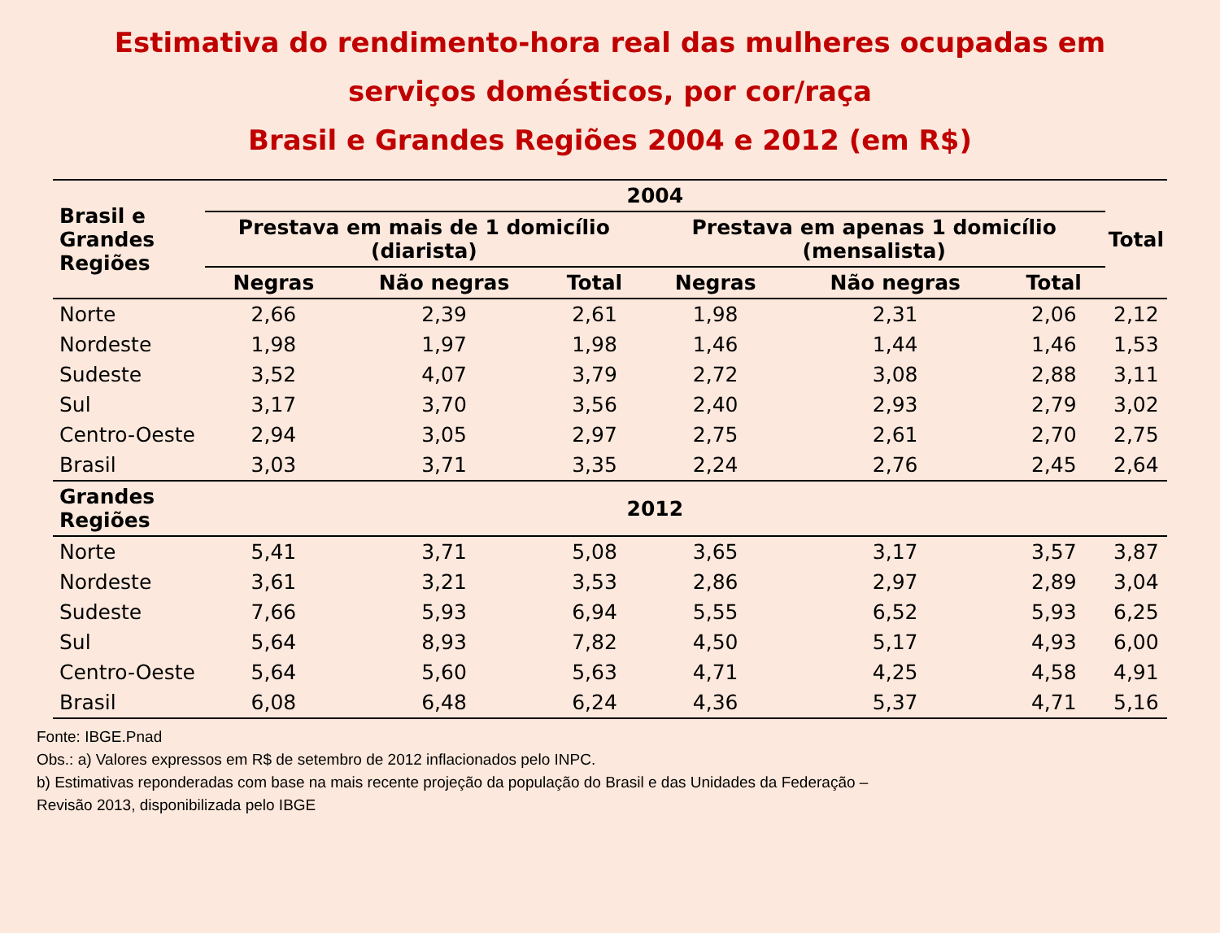Estimativa do rendimento-hora real das mulheres ocupadas em
serviços domésticos, por cor/raça
Brasil e Grandes Regiões 2004 e 2012 (em R$)
| Brasil e Grandes Regiões | 2004 | | | | | | Total |
| --- | --- | --- | --- | --- | --- | --- | --- |
| | Prestava em mais de 1 domicílio (diarista) | | | Prestava em apenas 1 domicílio (mensalista) | | | |
| | Negras | Não negras | Total | Negras | Não negras | Total | |
| Norte | 2,66 | 2,39 | 2,61 | 1,98 | 2,31 | 2,06 | 2,12 |
| Nordeste | 1,98 | 1,97 | 1,98 | 1,46 | 1,44 | 1,46 | 1,53 |
| Sudeste | 3,52 | 4,07 | 3,79 | 2,72 | 3,08 | 2,88 | 3,11 |
| Sul | 3,17 | 3,70 | 3,56 | 2,40 | 2,93 | 2,79 | 3,02 |
| Centro-Oeste | 2,94 | 3,05 | 2,97 | 2,75 | 2,61 | 2,70 | 2,75 |
| Brasil | 3,03 | 3,71 | 3,35 | 2,24 | 2,76 | 2,45 | 2,64 |
| Grandes Regiões | 2012 | | | | | | |
| Norte | 5,41 | 3,71 | 5,08 | 3,65 | 3,17 | 3,57 | 3,87 |
| Nordeste | 3,61 | 3,21 | 3,53 | 2,86 | 2,97 | 2,89 | 3,04 |
| Sudeste | 7,66 | 5,93 | 6,94 | 5,55 | 6,52 | 5,93 | 6,25 |
| Sul | 5,64 | 8,93 | 7,82 | 4,50 | 5,17 | 4,93 | 6,00 |
| Centro-Oeste | 5,64 | 5,60 | 5,63 | 4,71 | 4,25 | 4,58 | 4,91 |
| Brasil | 6,08 | 6,48 | 6,24 | 4,36 | 5,37 | 4,71 | 5,16 |
Fonte: IBGE.Pnad
Obs.: a) Valores expressos em R$ de setembro de 2012 inflacionados pelo INPC.
b) Estimativas reponderadas com base na mais recente projeção da população do Brasil e das Unidades da Federação –
Revisão 2013, disponibilizada pelo IBGE